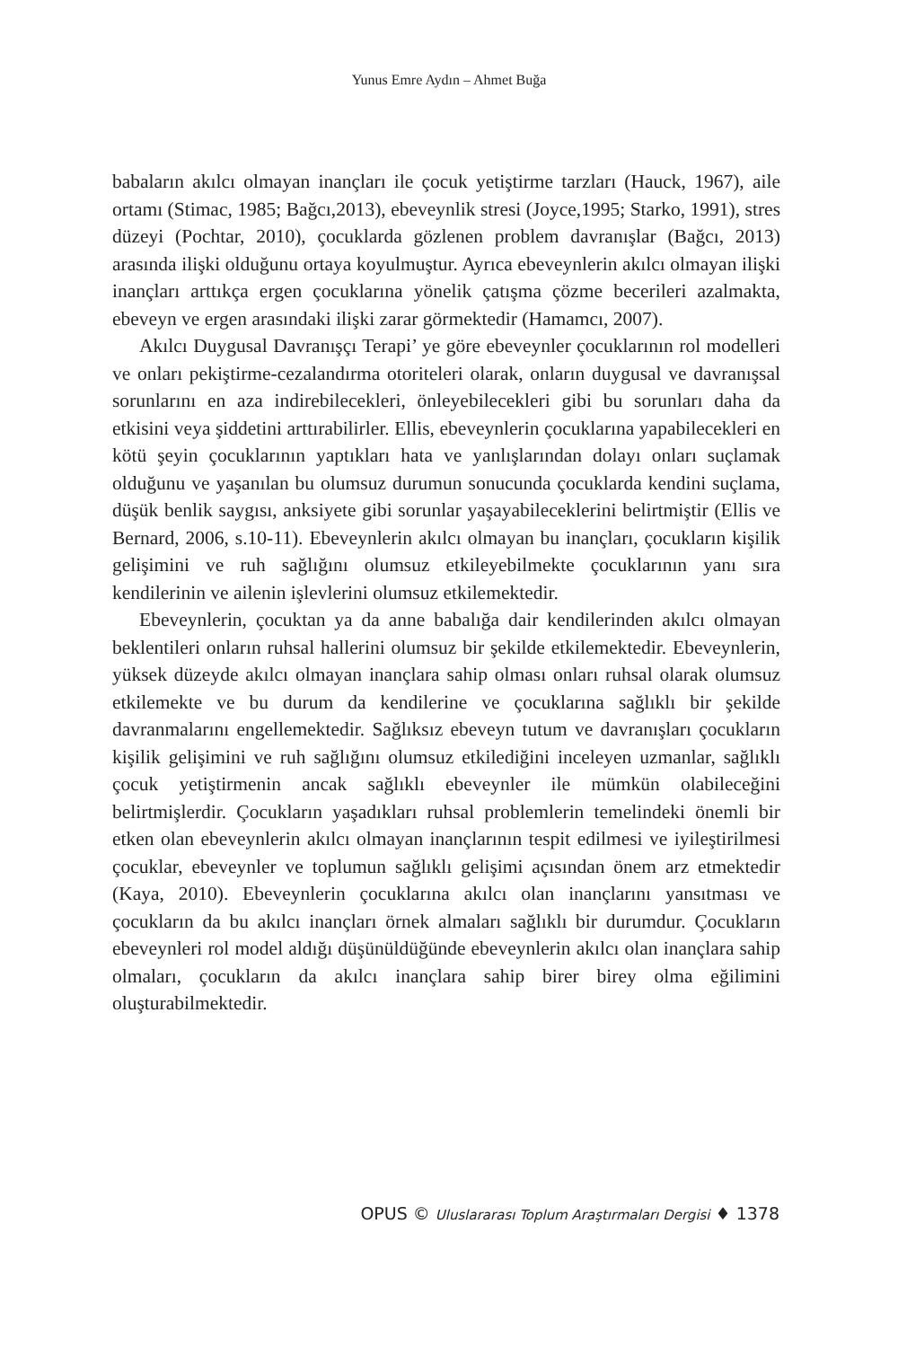Yunus Emre Aydın – Ahmet Buğa
babaların akılcı olmayan inançları ile çocuk yetiştirme tarzları (Hauck, 1967), aile ortamı (Stimac, 1985; Bağcı,2013), ebeveynlik stresi (Joyce,1995; Starko, 1991), stres düzeyi (Pochtar, 2010), çocuklarda gözlenen problem davranışlar (Bağcı, 2013) arasında ilişki olduğunu ortaya koyulmuştur. Ayrıca ebeveynlerin akılcı olmayan ilişki inançları arttıkça ergen çocuklarına yönelik çatışma çözme becerileri azalmakta, ebeveyn ve ergen arasındaki ilişki zarar görmektedir (Hamamcı, 2007).
Akılcı Duygusal Davranışçı Terapi’ ye göre ebeveynler çocuklarının rol modelleri ve onları pekiştirme-cezalandırma otoriteleri olarak, onların duygusal ve davranışsal sorunlarını en aza indirebilecekleri, önleyebilecekleri gibi bu sorunları daha da etkisini veya şiddetini arttırabilirler. Ellis, ebeveynlerin çocuklarına yapabilecekleri en kötü şeyin çocuklarının yaptıkları hata ve yanlışlarından dolayı onları suçlamak olduğunu ve yaşanılan bu olumsuz durumun sonucunda çocuklarda kendini suçlama, düşük benlik saygısı, anksiyete gibi sorunlar yaşayabileceklerini belirtmiştir (Ellis ve Bernard, 2006, s.10-11). Ebeveynlerin akılcı olmayan bu inançları, çocukların kişilik gelişimini ve ruh sağlığını olumsuz etkileyebilmekte çocuklarının yanı sıra kendilerinin ve ailenin işlevlerini olumsuz etkilemektedir.
Ebeveynlerin, çocuktan ya da anne babalığa dair kendilerinden akılcı olmayan beklentileri onların ruhsal hallerini olumsuz bir şekilde etkilemektedir. Ebeveynlerin, yüksek düzeyde akılcı olmayan inançlara sahip olması onları ruhsal olarak olumsuz etkilemekte ve bu durum da kendilerine ve çocuklarına sağlıklı bir şekilde davranmalarını engellemektedir. Sağlıksız ebeveyn tutum ve davranışları çocukların kişilik gelişimini ve ruh sağlığını olumsuz etkilediğini inceleyen uzmanlar, sağlıklı çocuk yetiştirmenin ancak sağlıklı ebeveynler ile mümkün olabileceğini belirtmişlerdir. Çocukların yaşadıkları ruhsal problemlerin temelindeki önemli bir etken olan ebeveynlerin akılcı olmayan inançlarının tespit edilmesi ve iyileştirilmesi çocuklar, ebeveynler ve toplumun sağlıklı gelişimi açısından önem arz etmektedir (Kaya, 2010). Ebeveynlerin çocuklarına akılcı olan inançlarını yansıtması ve çocukların da bu akılcı inançları örnek almaları sağlıklı bir durumdur. Çocukların ebeveynleri rol model aldığı düşünüldüğünde ebeveynlerin akılcı olan inançlara sahip olmaları, çocukların da akılcı inançlara sahip birer birey olma eğilimini oluşturabilmektedir.
OPUS © Uluslararası Toplum Araştırmaları Dergisi ♦ 1378